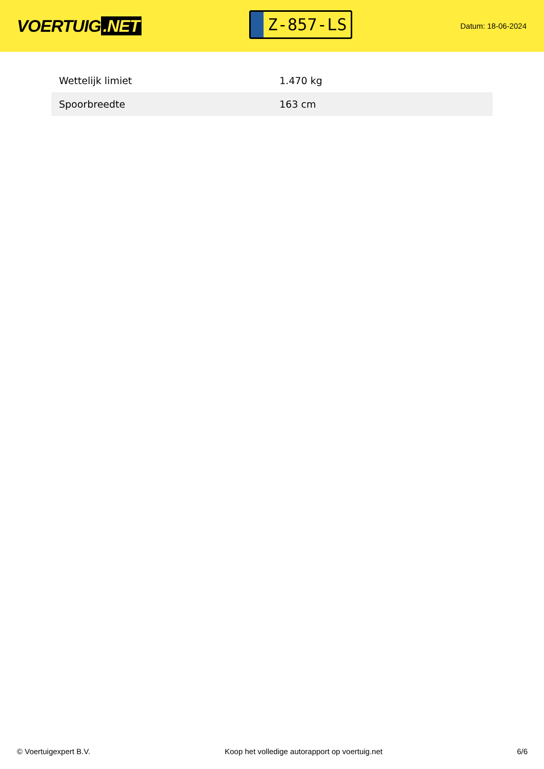VOERTUIG.NET
Z-857-LS
Datum: 18-06-2024
| Wettelijk limiet | 1.470 kg |
| Spoorbreedte | 163 cm |
© Voertuigexpert B.V. Koop het volledige autorapport op voertuig.net 6/6